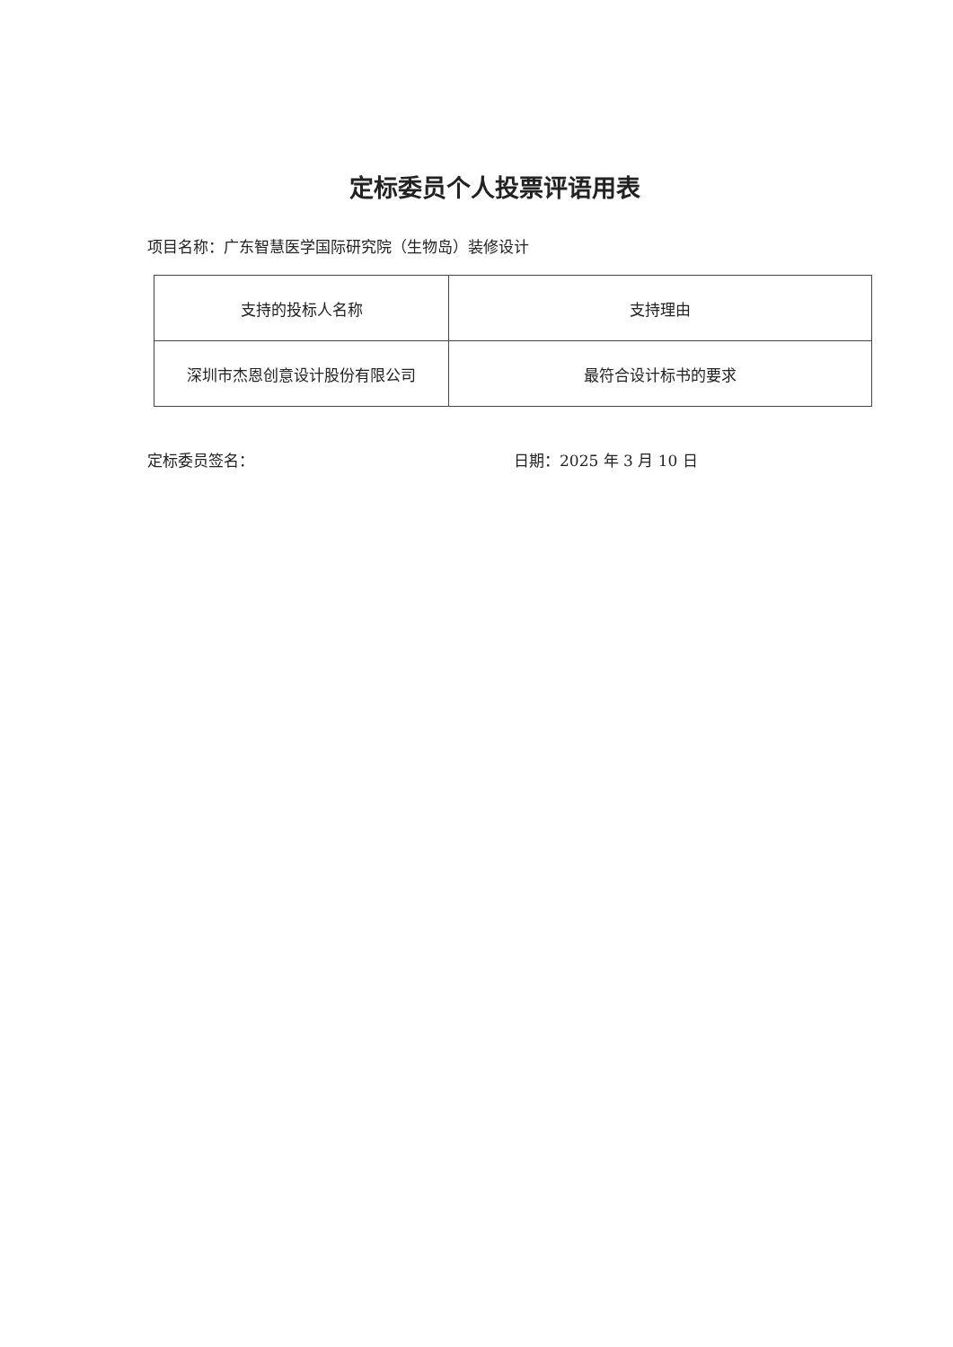定标委员个人投票评语用表
项目名称：广东智慧医学国际研究院（生物岛）装修设计
| 支持的投标人名称 | 支持理由 |
| --- | --- |
| 深圳市杰恩创意设计股份有限公司 | 最符合设计标书的要求 |
定标委员签名： 日期：2025 年 3 月 10 日